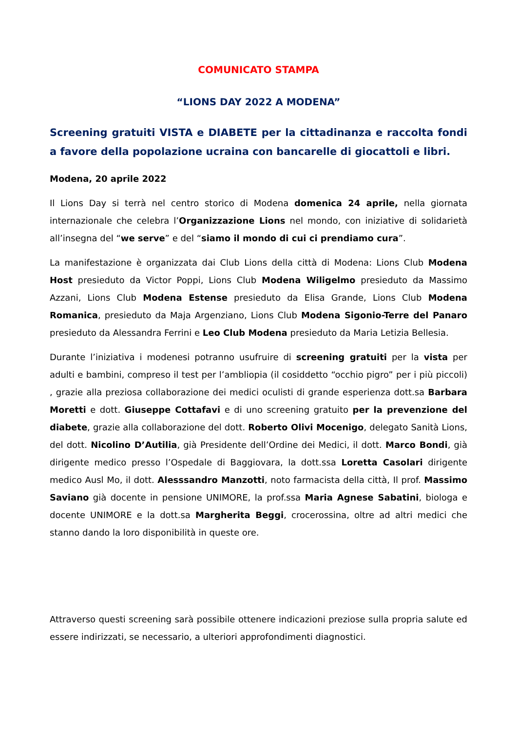COMUNICATO STAMPA
“LIONS DAY 2022 A MODENA”
Screening gratuiti VISTA e DIABETE per la cittadinanza e raccolta fondi a favore della popolazione ucraina con bancarelle di giocattoli e libri.
Modena, 20 aprile 2022
Il Lions Day si terrà nel centro storico di Modena domenica 24 aprile, nella giornata internazionale che celebra l’Organizzazione Lions nel mondo, con iniziative di solidarietà all’insegna del “we serve” e del “siamo il mondo di cui ci prendiamo cura”.
La manifestazione è organizzata dai Club Lions della città di Modena: Lions Club Modena Host presieduto da Victor Poppi, Lions Club Modena Wiligelmo presieduto da Massimo Azzani, Lions Club Modena Estense presieduto da Elisa Grande, Lions Club Modena Romanica, presieduto da Maja Argenziano, Lions Club Modena Sigonio-Terre del Panaro presieduto da Alessandra Ferrini e Leo Club Modena presieduto da Maria Letizia Bellesia.
Durante l’iniziativa i modenesi potranno usufruire di screening gratuiti per la vista per adulti e bambini, compreso il test per l’ambliopia (il cosiddetto “occhio pigro” per i più piccoli) , grazie alla preziosa collaborazione dei medici oculisti di grande esperienza dott.sa Barbara Moretti e dott. Giuseppe Cottafavi e di uno screening gratuito per la prevenzione del diabete, grazie alla collaborazione del dott. Roberto Olivi Mocenigo, delegato Sanità Lions, del dott. Nicolino D’Autilia, già Presidente dell’Ordine dei Medici, il dott. Marco Bondi, già dirigente medico presso l’Ospedale di Baggiovara, la dott.ssa Loretta Casolari dirigente medico Ausl Mo, il dott. Alesssandro Manzotti, noto farmacista della città, Il prof. Massimo Saviano già docente in pensione UNIMORE, la prof.ssa Maria Agnese Sabatini, biologa e docente UNIMORE e la dott.sa Margherita Beggi, crocerossina, oltre ad altri medici che stanno dando la loro disponibilità in queste ore.
Attraverso questi screening sarà possibile ottenere indicazioni preziose sulla propria salute ed essere indirizzati, se necessario, a ulteriori approfondimenti diagnostici.